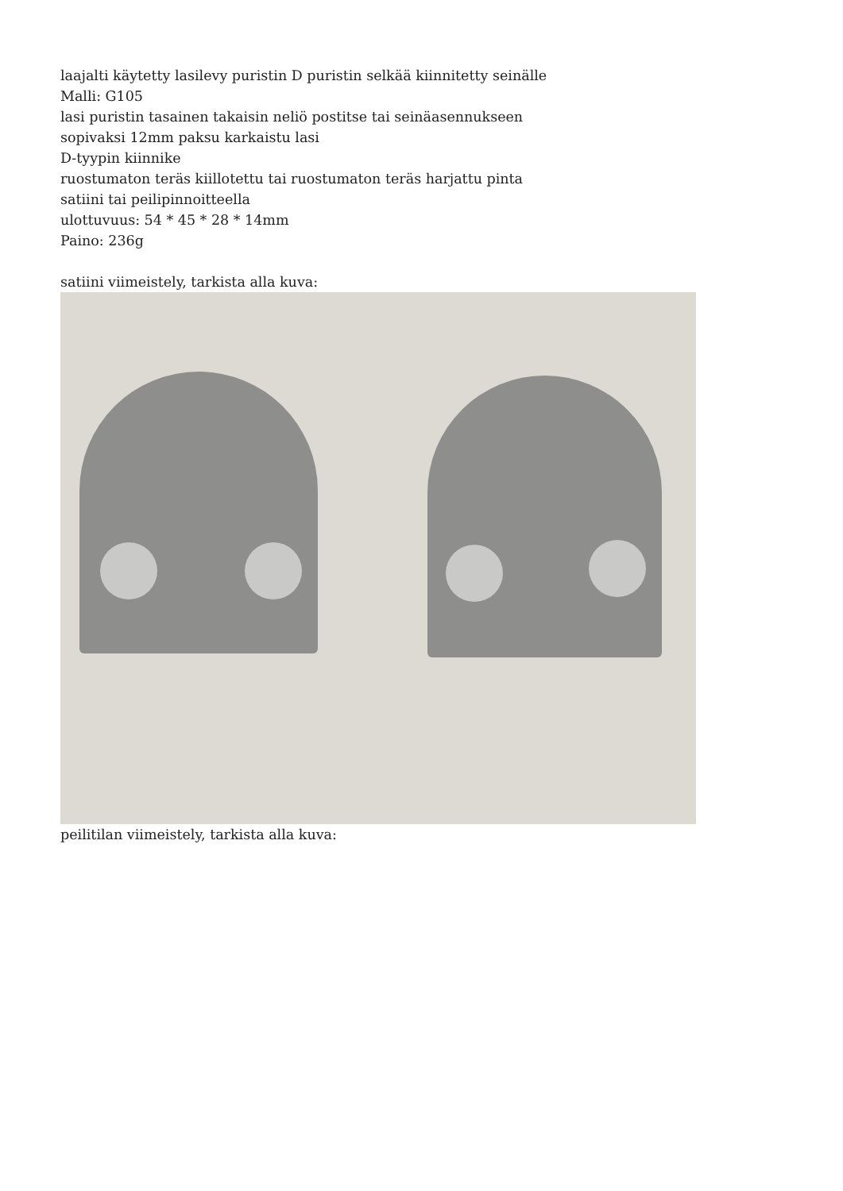laajalti käytetty lasilevy puristin D puristin selkää kiinnitetty seinälle
Malli: G105
lasi puristin tasainen takaisin neliö postitse tai seinäasennukseen
sopivaksi 12mm paksu karkaistu lasi
D-tyypin kiinnike
ruostumaton teräs kiillotettu tai ruostumaton teräs harjattu pinta
satiini tai peilipinnoitteella
ulottuvuus: 54 * 45 * 28 * 14mm
Paino: 236g
satiini viimeistely, tarkista alla kuva:
peilitilan viimeistely, tarkista alla kuva: